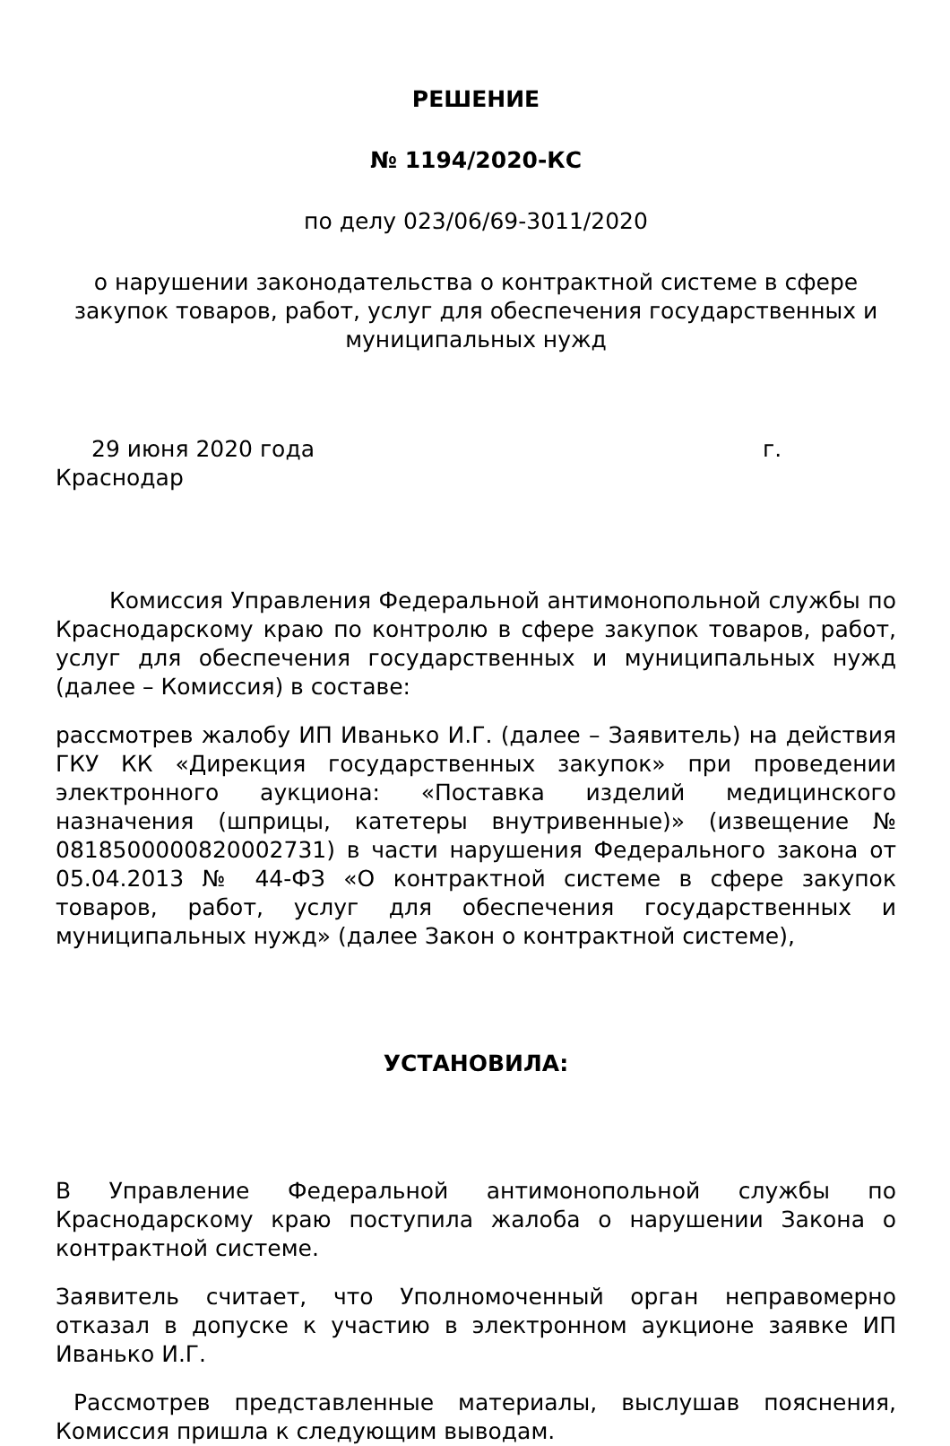РЕШЕНИЕ
№ 1194/2020-КС
по делу 023/06/69-3011/2020
о нарушении законодательства о контрактной системе в сфере закупок товаров, работ, услуг для обеспечения государственных и муниципальных нужд
29 июня 2020 года г.
Краснодар
Комиссия Управления Федеральной антимонопольной службы по Краснодарскому краю по контролю в сфере закупок товаров, работ, услуг для обеспечения государственных и муниципальных нужд (далее – Комиссия) в составе:
рассмотрев жалобу ИП Иванько И.Г. (далее – Заявитель) на действия ГКУ КК «Дирекция государственных закупок» при проведении электронного аукциона: «Поставка изделий медицинского назначения (шприцы, катетеры внутривенные)» (извещение № 0818500000820002731) в части нарушения Федерального закона от 05.04.2013 № 44-ФЗ «О контрактной системе в сфере закупок товаров, работ, услуг для обеспечения государственных и муниципальных нужд» (далее Закон о контрактной системе),
УСТАНОВИЛА:
В Управление Федеральной антимонопольной службы по Краснодарскому краю поступила жалоба о нарушении Закона о контрактной системе.
Заявитель считает, что Уполномоченный орган неправомерно отказал в допуске к участию в электронном аукционе заявке ИП Иванько И.Г.
Рассмотрев представленные материалы, выслушав пояснения, Комиссия пришла к следующим выводам.